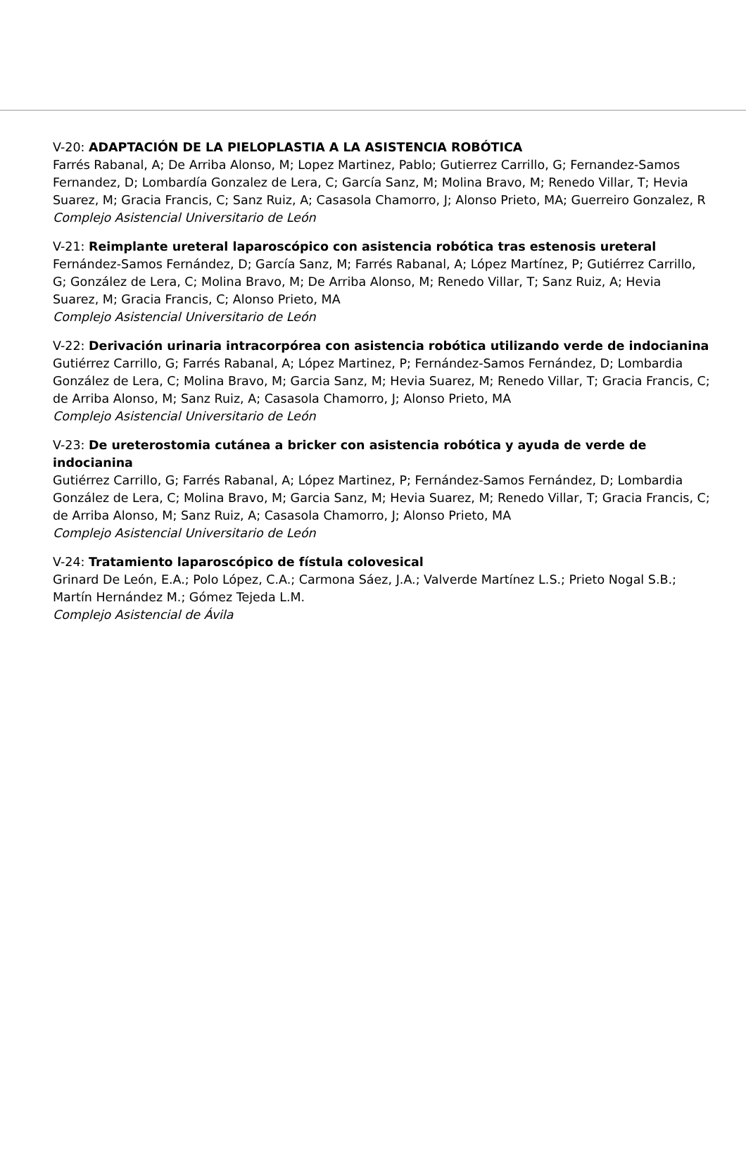V-20: ADAPTACIÓN DE LA PIELOPLASTIA A LA ASISTENCIA ROBÓTICA
Farrés Rabanal, A; De Arriba Alonso, M; Lopez Martinez, Pablo; Gutierrez Carrillo, G; Fernandez-Samos Fernandez, D; Lombardía Gonzalez de Lera, C; García Sanz, M; Molina Bravo, M; Renedo Villar, T; Hevia Suarez, M; Gracia Francis, C; Sanz Ruiz, A; Casasola Chamorro, J; Alonso Prieto, MA; Guerreiro Gonzalez, R
Complejo Asistencial Universitario de León
V-21: Reimplante ureteral laparoscópico con asistencia robótica tras estenosis ureteral
Fernández-Samos Fernández, D; García Sanz, M; Farrés Rabanal, A; López Martínez, P; Gutiérrez Carrillo, G; González de Lera, C; Molina Bravo, M; De Arriba Alonso, M; Renedo Villar, T; Sanz Ruiz, A; Hevia Suarez, M; Gracia Francis, C; Alonso Prieto, MA
Complejo Asistencial Universitario de León
V-22: Derivación urinaria intracorpórea con asistencia robótica utilizando verde de indocianina
Gutiérrez Carrillo, G; Farrés Rabanal, A; López Martinez, P; Fernández-Samos Fernández, D; Lombardia González de Lera, C; Molina Bravo, M; Garcia Sanz, M; Hevia Suarez, M; Renedo Villar, T; Gracia Francis, C; de Arriba Alonso, M; Sanz Ruiz, A; Casasola Chamorro, J; Alonso Prieto, MA
Complejo Asistencial Universitario de León
V-23: De ureterostomia cutánea a bricker con asistencia robótica y ayuda de verde de indocianina
Gutiérrez Carrillo, G; Farrés Rabanal, A; López Martinez, P; Fernández-Samos Fernández, D; Lombardia González de Lera, C; Molina Bravo, M; Garcia Sanz, M; Hevia Suarez, M; Renedo Villar, T; Gracia Francis, C; de Arriba Alonso, M; Sanz Ruiz, A; Casasola Chamorro, J; Alonso Prieto, MA
Complejo Asistencial Universitario de León
V-24: Tratamiento laparoscópico de fístula colovesical
Grinard De León, E.A.; Polo López, C.A.; Carmona Sáez, J.A.; Valverde Martínez L.S.; Prieto Nogal S.B.; Martín Hernández M.; Gómez Tejeda L.M.
Complejo Asistencial de Ávila